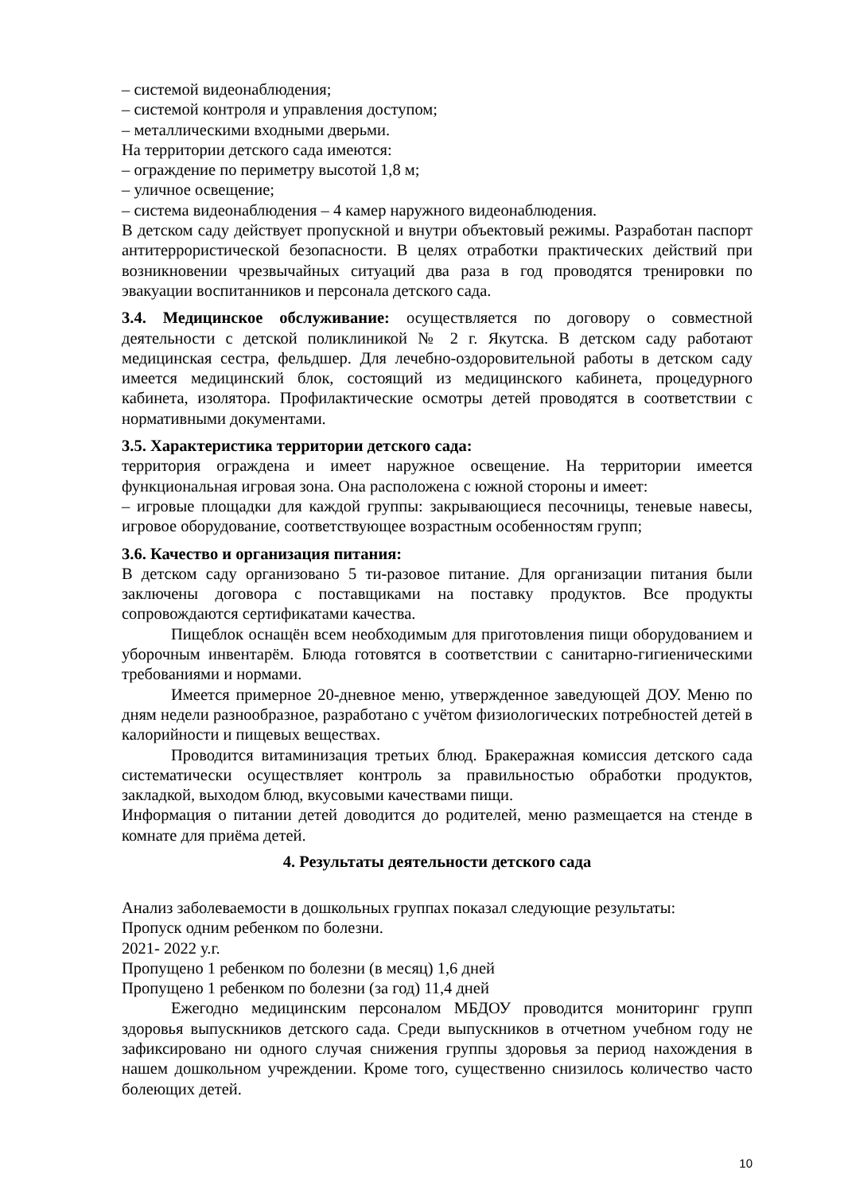– системой видеонаблюдения;
– системой контроля и управления доступом;
– металлическими входными дверьми.
На территории детского сада имеются:
– ограждение по периметру высотой 1,8 м;
– уличное освещение;
– система видеонаблюдения – 4 камер наружного видеонаблюдения.
В детском саду действует пропускной и внутри объектовый режимы. Разработан паспорт антитеррористической безопасности. В целях отработки практических действий при возникновении чрезвычайных ситуаций два раза в год проводятся тренировки по эвакуации воспитанников и персонала детского сада.
3.4. Медицинское обслуживание: осуществляется по договору о совместной деятельности с детской поликлиникой № 2 г. Якутска. В детском саду работают медицинская сестра, фельдшер. Для лечебно-оздоровительной работы в детском саду имеется медицинский блок, состоящий из медицинского кабинета, процедурного кабинета, изолятора. Профилактические осмотры детей проводятся в соответствии с нормативными документами.
3.5. Характеристика территории детского сада:
территория ограждена и имеет наружное освещение. На территории имеется функциональная игровая зона. Она расположена с южной стороны и имеет:
– игровые площадки для каждой группы: закрывающиеся песочницы, теневые навесы, игровое оборудование, соответствующее возрастным особенностям групп;
3.6. Качество и организация питания:
В детском саду организовано 5 ти-разовое питание. Для организации питания были заключены договора с поставщиками на поставку продуктов. Все продукты сопровождаются сертификатами качества.
Пищеблок оснащён всем необходимым для приготовления пищи оборудованием и уборочным инвентарём. Блюда готовятся в соответствии с санитарно-гигиеническими требованиями и нормами.
Имеется примерное 20-дневное меню, утвержденное заведующей ДОУ. Меню по дням недели разнообразное, разработано с учётом физиологических потребностей детей в калорийности и пищевых веществах.
Проводится витаминизация третьих блюд. Бракеражная комиссия детского сада систематически осуществляет контроль за правильностью обработки продуктов, закладкой, выходом блюд, вкусовыми качествами пищи.
Информация о питании детей доводится до родителей, меню размещается на стенде в комнате для приёма детей.
4. Результаты деятельности детского сада
Анализ заболеваемости в дошкольных группах показал следующие результаты:
Пропуск одним ребенком по болезни.
2021- 2022 у.г.
Пропущено 1 ребенком по болезни (в месяц) 1,6 дней
Пропущено 1 ребенком по болезни (за год) 11,4 дней
Ежегодно медицинским персоналом МБДОУ проводится мониторинг групп здоровья выпускников детского сада. Среди выпускников в отчетном учебном году не зафиксировано ни одного случая снижения группы здоровья за период нахождения в нашем дошкольном учреждении. Кроме того, существенно снизилось количество часто болеющих детей.
10